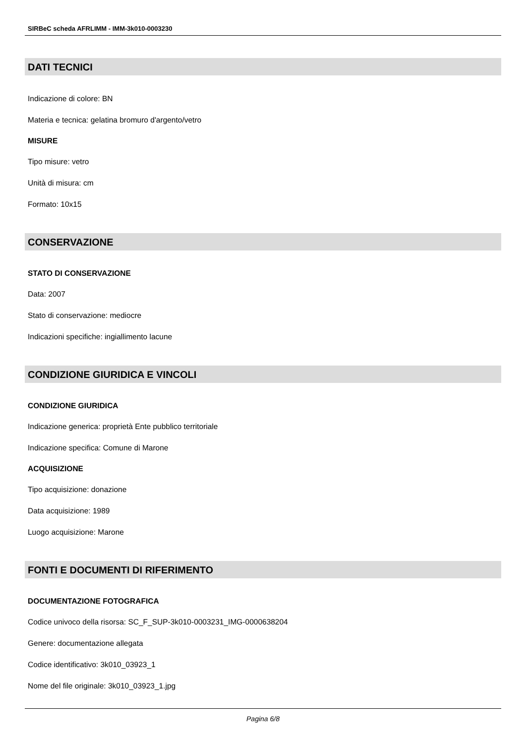SIRBeC scheda AFRLIMM - IMM-3k010-0003230
DATI TECNICI
Indicazione di colore: BN
Materia e tecnica: gelatina bromuro d'argento/vetro
MISURE
Tipo misure: vetro
Unità di misura: cm
Formato: 10x15
CONSERVAZIONE
STATO DI CONSERVAZIONE
Data: 2007
Stato di conservazione: mediocre
Indicazioni specifiche: ingiallimento lacune
CONDIZIONE GIURIDICA E VINCOLI
CONDIZIONE GIURIDICA
Indicazione generica: proprietà Ente pubblico territoriale
Indicazione specifica: Comune di Marone
ACQUISIZIONE
Tipo acquisizione: donazione
Data acquisizione: 1989
Luogo acquisizione: Marone
FONTI E DOCUMENTI DI RIFERIMENTO
DOCUMENTAZIONE FOTOGRAFICA
Codice univoco della risorsa: SC_F_SUP-3k010-0003231_IMG-0000638204
Genere: documentazione allegata
Codice identificativo: 3k010_03923_1
Nome del file originale: 3k010_03923_1.jpg
Pagina 6/8